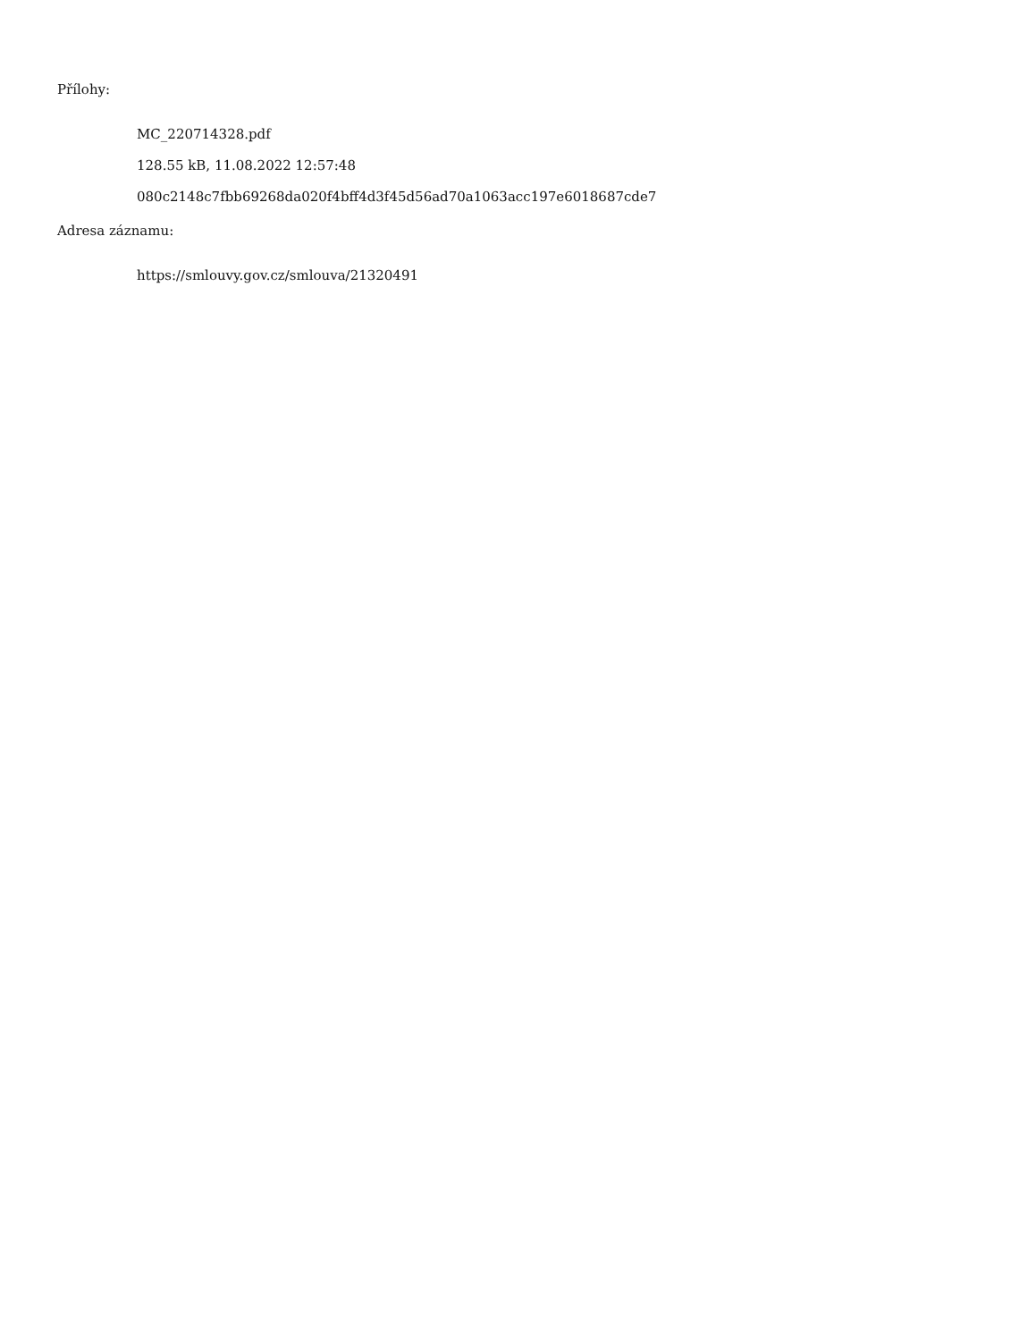Přílohy:
MC_220714328.pdf
128.55 kB, 11.08.2022 12:57:48
080c2148c7fbb69268da020f4bff4d3f45d56ad70a1063acc197e6018687cde7
Adresa záznamu:
https://smlouvy.gov.cz/smlouva/21320491